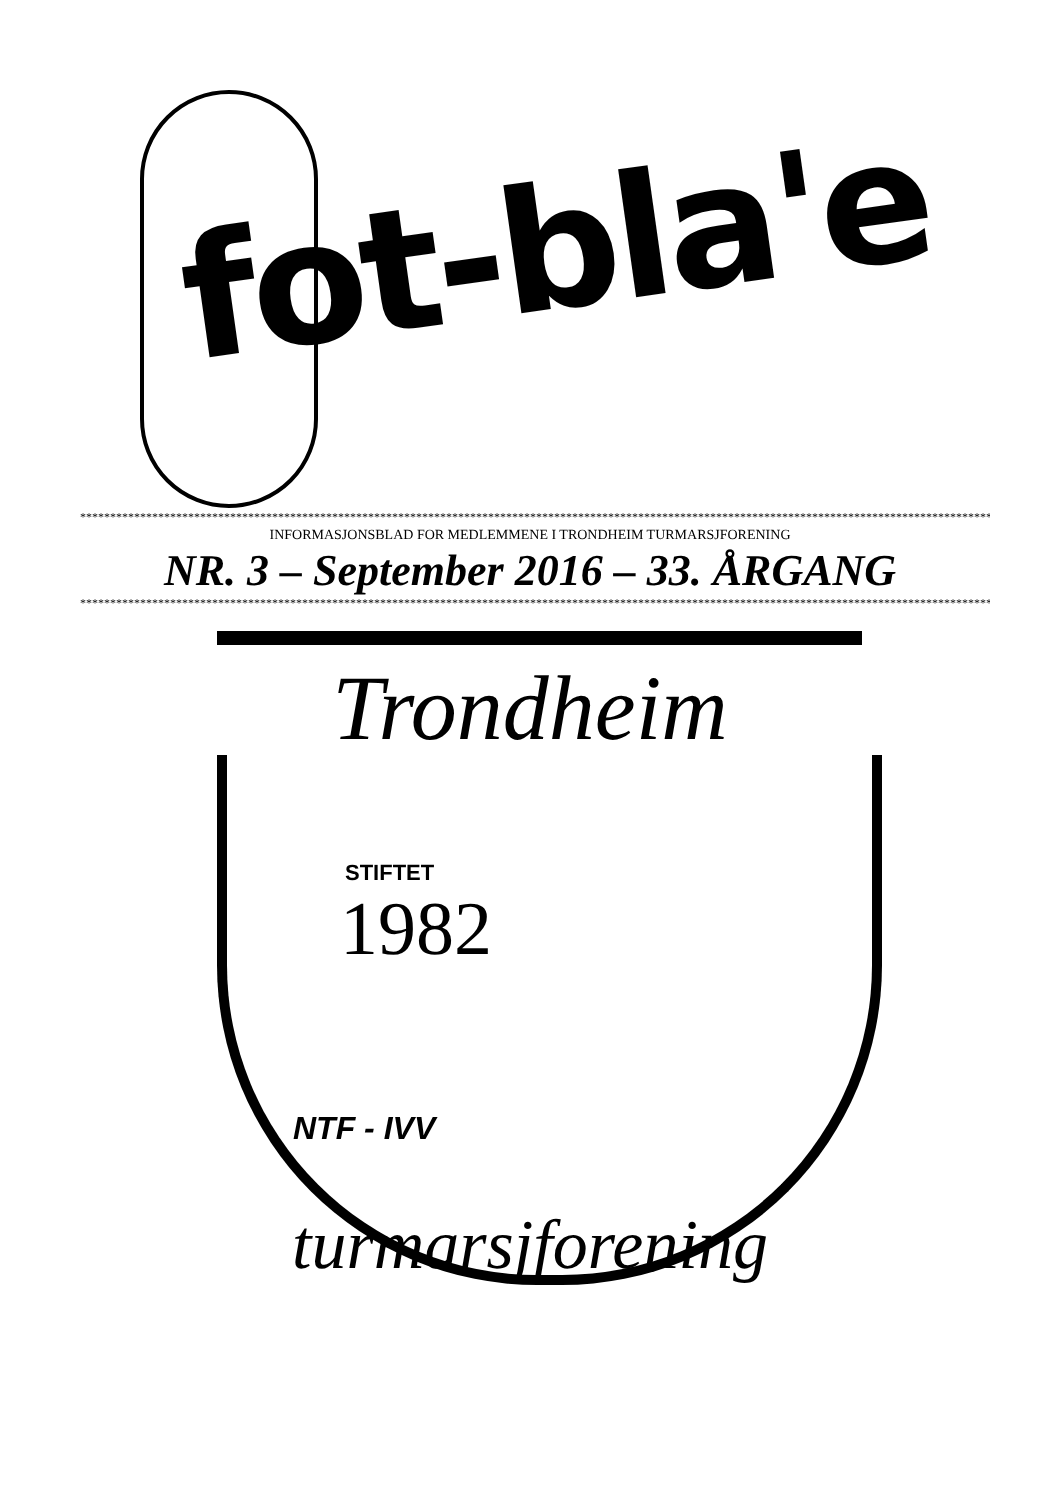fot-bla'e
**************************************************************************************************************************************************************
INFORMASJONSBLAD FOR MEDLEMMENE I TRONDHEIM TURMARSJFORENING
NR. 3 – September 2016 – 33. ÅRGANG
**************************************************************************************************************************************************************
Trondheim
STIFTET
1982
NTF - IVV
turmarsjforening